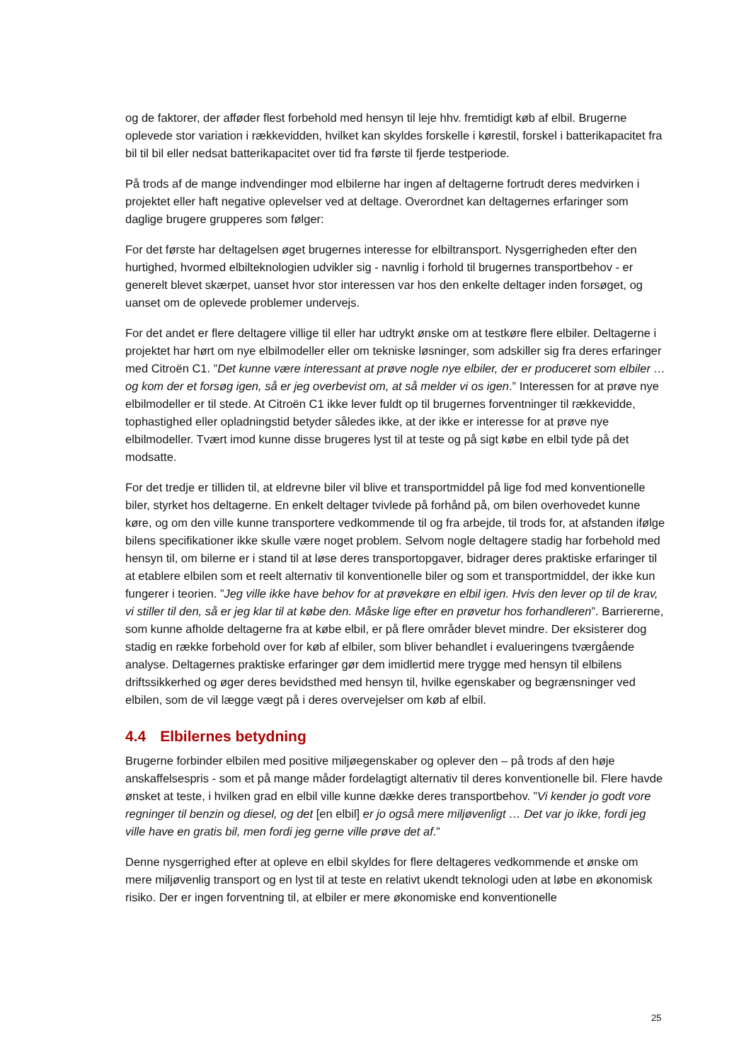og de faktorer, der afføder flest forbehold med hensyn til leje hhv. fremtidigt køb af elbil. Brugerne oplevede stor variation i rækkevidden, hvilket kan skyldes forskelle i kørestil, forskel i batterikapacitet fra bil til bil eller nedsat batterikapacitet over tid fra første til fjerde testperiode.
På trods af de mange indvendinger mod elbilerne har ingen af deltagerne fortrudt deres medvirken i projektet eller haft negative oplevelser ved at deltage. Overordnet kan deltagernes erfaringer som daglige brugere grupperes som følger:
For det første har deltagelsen øget brugernes interesse for elbiltransport. Nysgerrigheden efter den hurtighed, hvormed elbilteknologien udvikler sig - navnlig i forhold til brugernes transportbehov - er generelt blevet skærpet, uanset hvor stor interessen var hos den enkelte deltager inden forsøget, og uanset om de oplevede problemer undervejs.
For det andet er flere deltagere villige til eller har udtrykt ønske om at testkøre flere elbiler. Deltagerne i projektet har hørt om nye elbilmodeller eller om tekniske løsninger, som adskiller sig fra deres erfaringer med Citroën C1. ”Det kunne være interessant at prøve nogle nye elbiler, der er produceret som elbiler … og kom der et forsøg igen, så er jeg overbevist om, at så melder vi os igen.” Interessen for at prøve nye elbilmodeller er til stede. At Citroën C1 ikke lever fuldt op til brugernes forventninger til rækkevidde, tophastighed eller opladningstid betyder således ikke, at der ikke er interesse for at prøve nye elbilmodeller. Tvært imod kunne disse brugeres lyst til at teste og på sigt købe en elbil tyde på det modsatte.
For det tredje er tilliden til, at eldrevne biler vil blive et transportmiddel på lige fod med konventionelle biler, styrket hos deltagerne. En enkelt deltager tvivlede på forhånd på, om bilen overhovedet kunne køre, og om den ville kunne transportere vedkommende til og fra arbejde, til trods for, at afstanden ifølge bilens specifikationer ikke skulle være noget problem. Selvom nogle deltagere stadig har forbehold med hensyn til, om bilerne er i stand til at løse deres transportopgaver, bidrager deres praktiske erfaringer til at etablere elbilen som et reelt alternativ til konventionelle biler og som et transportmiddel, der ikke kun fungerer i teorien. ”Jeg ville ikke have behov for at prøvekøre en elbil igen. Hvis den lever op til de krav, vi stiller til den, så er jeg klar til at købe den. Måske lige efter en prøvetur hos forhandleren”. Barriererne, som kunne afholde deltagerne fra at købe elbil, er på flere områder blevet mindre. Der eksisterer dog stadig en række forbehold over for køb af elbiler, som bliver behandlet i evalueringens tværgående analyse. Deltagernes praktiske erfaringer gør dem imidlertid mere trygge med hensyn til elbilens driftssikkerhed og øger deres bevidsthed med hensyn til, hvilke egenskaber og begrænsninger ved elbilen, som de vil lægge vægt på i deres overvejelser om køb af elbil.
4.4 Elbilernes betydning
Brugerne forbinder elbilen med positive miljøegenskaber og oplever den – på trods af den høje anskaffelsespris - som et på mange måder fordelagtigt alternativ til deres konventionelle bil. Flere havde ønsket at teste, i hvilken grad en elbil ville kunne dække deres transportbehov. ”Vi kender jo godt vore regninger til benzin og diesel, og det [en elbil] er jo også mere miljøvenligt … Det var jo ikke, fordi jeg ville have en gratis bil, men fordi jeg gerne ville prøve det af.”
Denne nysgerrighed efter at opleve en elbil skyldes for flere deltageres vedkommende et ønske om mere miljøvenlig transport og en lyst til at teste en relativt ukendt teknologi uden at løbe en økonomisk risiko. Der er ingen forventning til, at elbiler er mere økonomiske end konventionelle
25